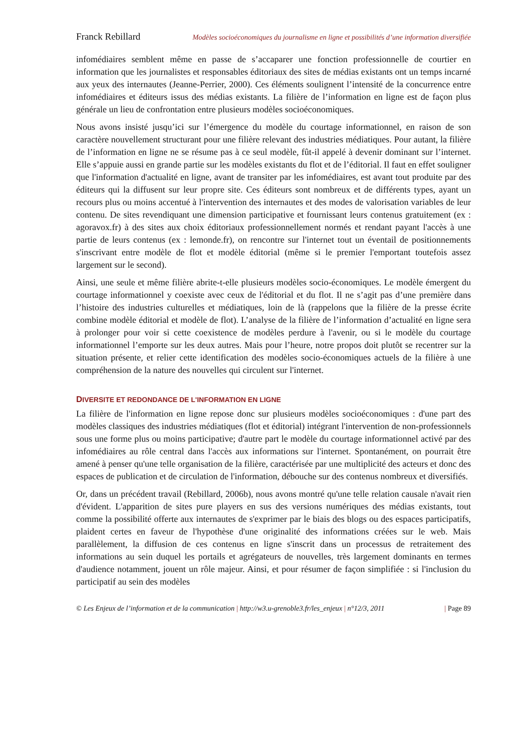Franck Rebillard Modèles socioéconomiques du journalisme en ligne et possibilités d’une information diversifiée
infomédiaires semblent même en passe de s’accaparer une fonction professionnelle de courtier en information que les journalistes et responsables éditoriaux des sites de médias existants ont un temps incarné aux yeux des internautes (Jeanne-Perrier, 2000). Ces éléments soulignent l’intensité de la concurrence entre infomédiaires et éditeurs issus des médias existants. La filière de l’information en ligne est de façon plus générale un lieu de confrontation entre plusieurs modèles socioéconomiques.
Nous avons insisté jusqu’ici sur l’émergence du modèle du courtage informationnel, en raison de son caractère nouvellement structurant pour une filière relevant des industries médiatiques. Pour autant, la filière de l’information en ligne ne se résume pas à ce seul modèle, fût-il appelé à devenir dominant sur l’internet. Elle s’appuie aussi en grande partie sur les modèles existants du flot et de l’éditorial. Il faut en effet souligner que l'information d'actualité en ligne, avant de transiter par les infomédiaires, est avant tout produite par des éditeurs qui la diffusent sur leur propre site. Ces éditeurs sont nombreux et de différents types, ayant un recours plus ou moins accentué à l'intervention des internautes et des modes de valorisation variables de leur contenu. De sites revendiquant une dimension participative et fournissant leurs contenus gratuitement (ex : agoravox.fr) à des sites aux choix éditoriaux professionnellement normés et rendant payant l'accès à une partie de leurs contenus (ex : lemonde.fr), on rencontre sur l'internet tout un éventail de positionnements s'inscrivant entre modèle de flot et modèle éditorial (même si le premier l'emportant toutefois assez largement sur le second).
Ainsi, une seule et même filière abrite-t-elle plusieurs modèles socio-économiques. Le modèle émergent du courtage informationnel y coexiste avec ceux de l'éditorial et du flot. Il ne s’agit pas d’une première dans l’histoire des industries culturelles et médiatiques, loin de là (rappelons que la filière de la presse écrite combine modèle éditorial et modèle de flot). L’analyse de la filière de l’information d’actualité en ligne sera à prolonger pour voir si cette coexistence de modèles perdure à l'avenir, ou si le modèle du courtage informationnel l’emporte sur les deux autres. Mais pour l’heure, notre propos doit plutôt se recentrer sur la situation présente, et relier cette identification des modèles socio-économiques actuels de la filière à une compréhension de la nature des nouvelles qui circulent sur l'internet.
DIVERSITE ET REDONDANCE DE L'INFORMATION EN LIGNE
La filière de l'information en ligne repose donc sur plusieurs modèles socioéconomiques : d'une part des modèles classiques des industries médiatiques (flot et éditorial) intégrant l'intervention de non-professionnels sous une forme plus ou moins participative; d'autre part le modèle du courtage informationnel activé par des infomédiaires au rôle central dans l'accès aux informations sur l'internet. Spontanément, on pourrait être amené à penser qu'une telle organisation de la filière, caractérisée par une multiplicité des acteurs et donc des espaces de publication et de circulation de l'information, débouche sur des contenus nombreux et diversifiés.
Or, dans un précédent travail (Rebillard, 2006b), nous avons montré qu'une telle relation causale n'avait rien d'évident. L'apparition de sites pure players en sus des versions numériques des médias existants, tout comme la possibilité offerte aux internautes de s'exprimer par le biais des blogs ou des espaces participatifs, plaident certes en faveur de l'hypothèse d'une originalité des informations créées sur le web. Mais parallèlement, la diffusion de ces contenus en ligne s'inscrit dans un processus de retraitement des informations au sein duquel les portails et agrégateurs de nouvelles, très largement dominants en termes d'audience notamment, jouent un rôle majeur. Ainsi, et pour résumer de façon simplifiée : si l'inclusion du participatif au sein des modèles
© Les Enjeux de l’information et de la communication | http://w3.u-grenoble3.fr/les_enjeux | n°12/3, 2011 | Page 89